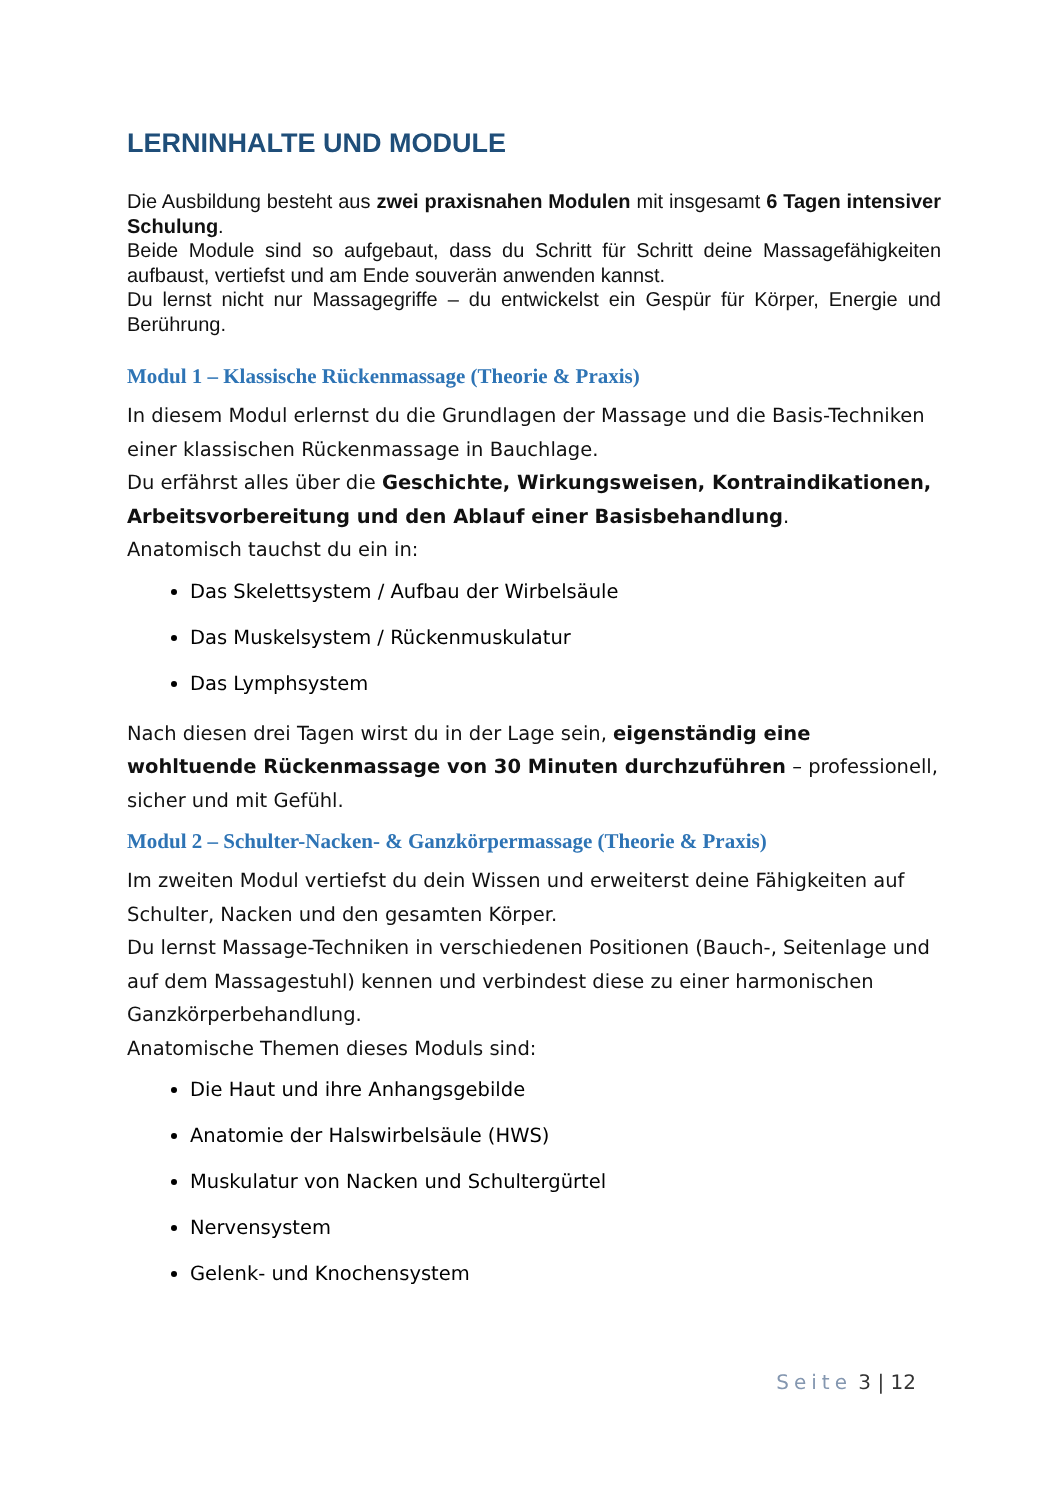LERNINHALTE UND MODULE
Die Ausbildung besteht aus zwei praxisnahen Modulen mit insgesamt 6 Tagen intensiver Schulung.
Beide Module sind so aufgebaut, dass du Schritt für Schritt deine Massagefähigkeiten aufbaust, vertiefst und am Ende souverän anwenden kannst.
Du lernst nicht nur Massagegriffe – du entwickelst ein Gespür für Körper, Energie und Berührung.
Modul 1 – Klassische Rückenmassage (Theorie & Praxis)
In diesem Modul erlernst du die Grundlagen der Massage und die Basis-Techniken einer klassischen Rückenmassage in Bauchlage.
Du erfährst alles über die Geschichte, Wirkungsweisen, Kontraindikationen, Arbeitsvorbereitung und den Ablauf einer Basisbehandlung.
Anatomisch tauchst du ein in:
Das Skelettsystem / Aufbau der Wirbelsäule
Das Muskelsystem / Rückenmuskulatur
Das Lymphsystem
Nach diesen drei Tagen wirst du in der Lage sein, eigenständig eine wohltuende Rückenmassage von 30 Minuten durchzuführen – professionell, sicher und mit Gefühl.
Modul 2 – Schulter-Nacken- & Ganzkörpermassage (Theorie & Praxis)
Im zweiten Modul vertiefst du dein Wissen und erweiterst deine Fähigkeiten auf Schulter, Nacken und den gesamten Körper.
Du lernst Massage-Techniken in verschiedenen Positionen (Bauch-, Seitenlage und auf dem Massagestuhl) kennen und verbindest diese zu einer harmonischen Ganzkörperbehandlung.
Anatomische Themen dieses Moduls sind:
Die Haut und ihre Anhangsgebilde
Anatomie der Halswirbelsäule (HWS)
Muskulatur von Nacken und Schultergürtel
Nervensystem
Gelenk- und Knochensystem
Seite 3 | 12